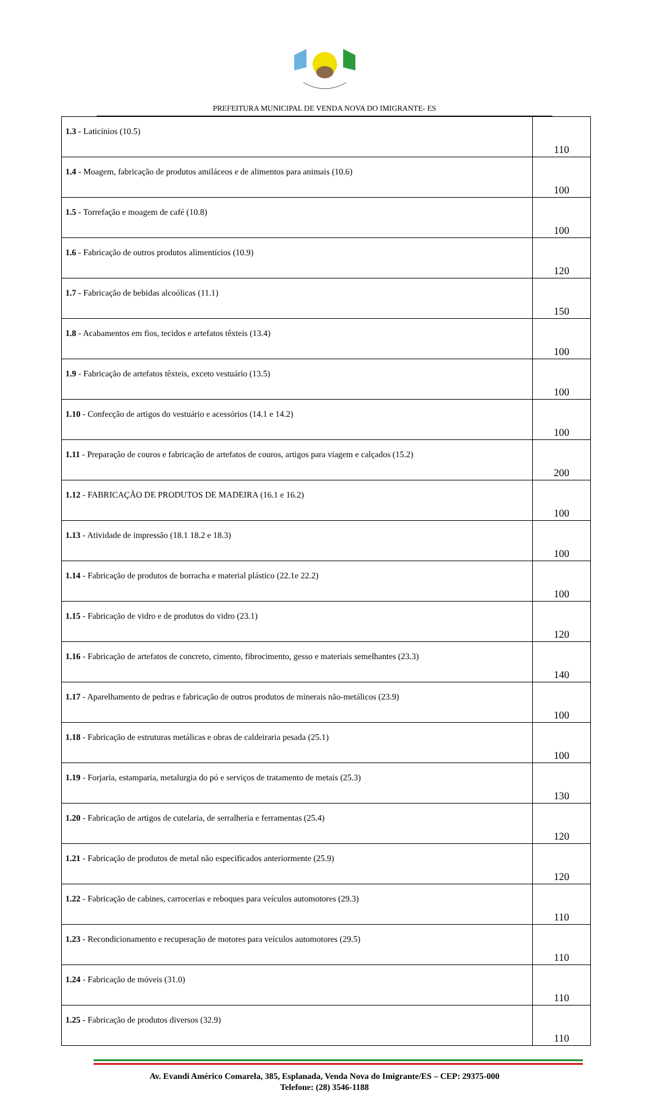PREFEITURA MUNICIPAL DE VENDA NOVA DO IMIGRANTE- ES
| 1.3 - Laticínios (10.5) | 110 |
| 1.4 - Moagem, fabricação de produtos amiláceos e de alimentos para animais (10.6) | 100 |
| 1.5 - Torrefação e moagem de café (10.8) | 100 |
| 1.6 - Fabricação de outros produtos alimentícios (10.9) | 120 |
| 1.7 - Fabricação de bebidas alcoólicas (11.1) | 150 |
| 1.8 - Acabamentos em fios, tecidos e artefatos têxteis (13.4) | 100 |
| 1.9 - Fabricação de artefatos têxteis, exceto vestuário (13.5) | 100 |
| 1.10 - Confecção de artigos do vestuário e acessórios (14.1 e 14.2) | 100 |
| 1.11 - Preparação de couros e fabricação de artefatos de couros, artigos para viagem e calçados (15.2) | 200 |
| 1.12 - FABRICAÇÃO DE PRODUTOS DE MADEIRA (16.1 e 16.2) | 100 |
| 1.13 - Atividade de impressão (18.1 18.2 e 18.3) | 100 |
| 1.14 - Fabricação de produtos de borracha e material plástico (22.1e 22.2) | 100 |
| 1.15 - Fabricação de vidro e de produtos do vidro (23.1) | 120 |
| 1.16 - Fabricação de artefatos de concreto, cimento, fibrocimento, gesso e materiais semelhantes (23.3) | 140 |
| 1.17 - Aparelhamento de pedras e fabricação de outros produtos de minerais não-metálicos (23.9) | 100 |
| 1.18 - Fabricação de estruturas metálicas e obras de caldeiraria pesada (25.1) | 100 |
| 1.19 - Forjaria, estamparia, metalurgia do pó e serviços de tratamento de metais (25.3) | 130 |
| 1.20 - Fabricação de artigos de cutelaria, de serralheria e ferramentas (25.4) | 120 |
| 1.21 - Fabricação de produtos de metal não especificados anteriormente (25.9) | 120 |
| 1.22 - Fabricação de cabines, carrocerias e reboques para veículos automotores (29.3) | 110 |
| 1.23 - Recondicionamento e recuperação de motores para veículos automotores (29.5) | 110 |
| 1.24 - Fabricação de móveis (31.0) | 110 |
| 1.25 - Fabricação de produtos diversos (32.9) | 110 |
Av. Evandi Américo Comarela, 385, Esplanada, Venda Nova do Imigrante/ES – CEP: 29375-000
Telefone: (28) 3546-1188